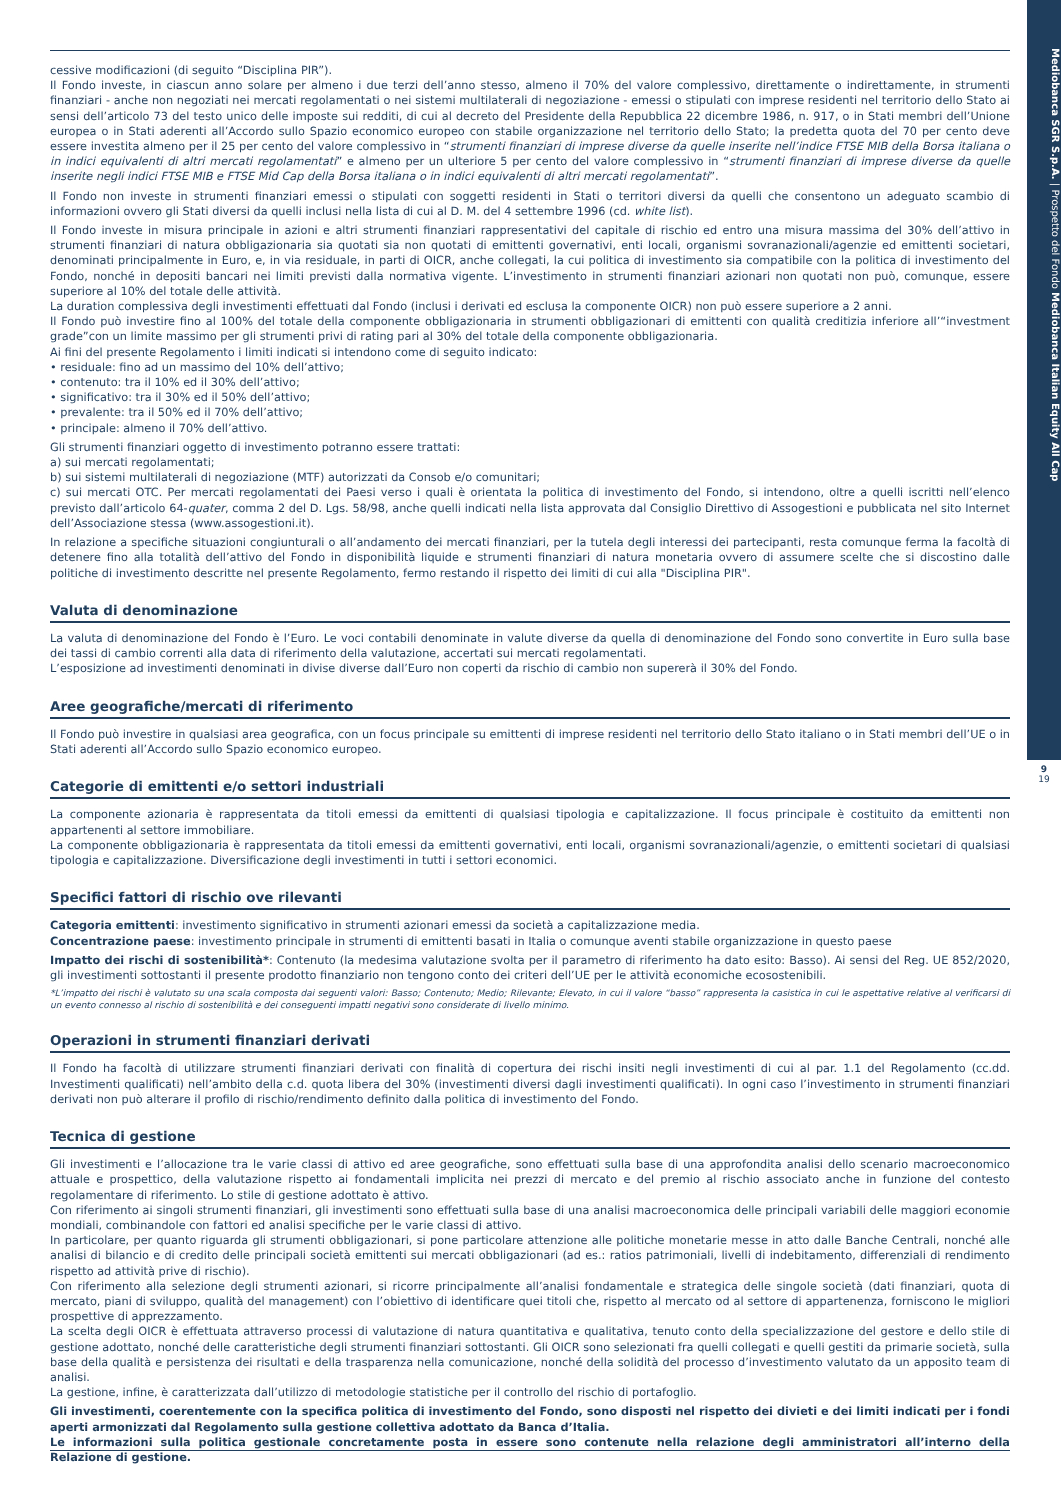cessive modificazioni (di seguito “Disciplina PIR”).
Il Fondo investe, in ciascun anno solare per almeno i due terzi dell’anno stesso, almeno il 70% del valore complessivo, direttamente o indirettamente, in strumenti finanziari - anche non negoziati nei mercati regolamentati o nei sistemi multilaterali di negoziazione - emessi o stipulati con imprese residenti nel territorio dello Stato ai sensi dell’articolo 73 del testo unico delle imposte sui redditi, di cui al decreto del Presidente della Repubblica 22 dicembre 1986, n. 917, o in Stati membri dell’Unione europea o in Stati aderenti all’Accordo sullo Spazio economico europeo con stabile organizzazione nel territorio dello Stato; la predetta quota del 70 per cento deve essere investita almeno per il 25 per cento del valore complessivo in “strumenti finanziari di imprese diverse da quelle inserite nell’indice FTSE MIB della Borsa italiana o in indici equivalenti di altri mercati regolamentati” e almeno per un ulteriore 5 per cento del valore complessivo in “strumenti finanziari di imprese diverse da quelle inserite negli indici FTSE MIB e FTSE Mid Cap della Borsa italiana o in indici equivalenti di altri mercati regolamentati”.
Il Fondo non investe in strumenti finanziari emessi o stipulati con soggetti residenti in Stati o territori diversi da quelli che consentono un adeguato scambio di informazioni ovvero gli Stati diversi da quelli inclusi nella lista di cui al D. M. del 4 settembre 1996 (cd. white list).
Il Fondo investe in misura principale in azioni e altri strumenti finanziari rappresentativi del capitale di rischio ed entro una misura massima del 30% dell’attivo in strumenti finanziari di natura obbligazionaria sia quotati sia non quotati di emittenti governativi, enti locali, organismi sovranazionali/agenzie ed emittenti societari, denominati principalmente in Euro, e, in via residuale, in parti di OICR, anche collegati, la cui politica di investimento sia compatibile con la politica di investimento del Fondo, nonché in depositi bancari nei limiti previsti dalla normativa vigente. L’investimento in strumenti finanziari azionari non quotati non può, comunque, essere superiore al 10% del totale delle attività.
La duration complessiva degli investimenti effettuati dal Fondo (inclusi i derivati ed esclusa la componente OICR) non può essere superiore a 2 anni.
Il Fondo può investire fino al 100% del totale della componente obbligazionaria in strumenti obbligazionari di emittenti con qualità creditizia inferiore all’“investment grade”con un limite massimo per gli strumenti privi di rating pari al 30% del totale della componente obbligazionaria.
Ai fini del presente Regolamento i limiti indicati si intendono come di seguito indicato:
• residuale: fino ad un massimo del 10% dell’attivo;
• contenuto: tra il 10% ed il 30% dell’attivo;
• significativo: tra il 30% ed il 50% dell’attivo;
• prevalente: tra il 50% ed il 70% dell’attivo;
• principale: almeno il 70% dell’attivo.
Gli strumenti finanziari oggetto di investimento potranno essere trattati:
a) sui mercati regolamentati;
b) sui sistemi multilaterali di negoziazione (MTF) autorizzati da Consob e/o comunitari;
c) sui mercati OTC. Per mercati regolamentati dei Paesi verso i quali è orientata la politica di investimento del Fondo, si intendono, oltre a quelli iscritti nell’elenco previsto dall’articolo 64-quater, comma 2 del D. Lgs. 58/98, anche quelli indicati nella lista approvata dal Consiglio Direttivo di Assogestioni e pubblicata nel sito Internet dell’Associazione stessa (www.assogestioni.it).
In relazione a specifiche situazioni congiunturali o all’andamento dei mercati finanziari, per la tutela degli interessi dei partecipanti, resta comunque ferma la facoltà di detenere fino alla totalità dell’attivo del Fondo in disponibilità liquide e strumenti finanziari di natura monetaria ovvero di assumere scelte che si discostino dalle politiche di investimento descritte nel presente Regolamento, fermo restando il rispetto dei limiti di cui alla "Disciplina PIR".
Valuta di denominazione
La valuta di denominazione del Fondo è l’Euro. Le voci contabili denominate in valute diverse da quella di denominazione del Fondo sono convertite in Euro sulla base dei tassi di cambio correnti alla data di riferimento della valutazione, accertati sui mercati regolamentati.
L’esposizione ad investimenti denominati in divise diverse dall’Euro non coperti da rischio di cambio non supererà il 30% del Fondo.
Aree geografiche/mercati di riferimento
Il Fondo può investire in qualsiasi area geografica, con un focus principale su emittenti di imprese residenti nel territorio dello Stato italiano o in Stati membri dell’UE o in Stati aderenti all’Accordo sullo Spazio economico europeo.
Categorie di emittenti e/o settori industriali
La componente azionaria è rappresentata da titoli emessi da emittenti di qualsiasi tipologia e capitalizzazione. Il focus principale è costituito da emittenti non appartenenti al settore immobiliare.
La componente obbligazionaria è rappresentata da titoli emessi da emittenti governativi, enti locali, organismi sovranazionali/agenzie, o emittenti societari di qualsiasi tipologia e capitalizzazione. Diversificazione degli investimenti in tutti i settori economici.
Specifici fattori di rischio ove rilevanti
Categoria emittenti: investimento significativo in strumenti azionari emessi da società a capitalizzazione media.
Concentrazione paese: investimento principale in strumenti di emittenti basati in Italia o comunque aventi stabile organizzazione in questo paese
Impatto dei rischi di sostenibilità*: Contenuto (la medesima valutazione svolta per il parametro di riferimento ha dato esito: Basso). Ai sensi del Reg. UE 852/2020, gli investimenti sottostanti il presente prodotto finanziario non tengono conto dei criteri dell’UE per le attività economiche ecosostenibili.
*L’impatto dei rischi è valutato su una scala composta dai seguenti valori: Basso; Contenuto; Medio; Rilevante; Elevato, in cui il valore “basso” rappresenta la casistica in cui le aspettative relative al verificarsi di un evento connesso al rischio di sostenibilità e dei conseguenti impatti negativi sono considerate di livello minimo.
Operazioni in strumenti finanziari derivati
Il Fondo ha facoltà di utilizzare strumenti finanziari derivati con finalità di copertura dei rischi insiti negli investimenti di cui al par. 1.1 del Regolamento (cc.dd. Investimenti qualificati) nell’ambito della c.d. quota libera del 30% (investimenti diversi dagli investimenti qualificati). In ogni caso l’investimento in strumenti finanziari derivati non può alterare il profilo di rischio/rendimento definito dalla politica di investimento del Fondo.
Tecnica di gestione
Gli investimenti e l’allocazione tra le varie classi di attivo ed aree geografiche, sono effettuati sulla base di una approfondita analisi dello scenario macroeconomico attuale e prospettico, della valutazione rispetto ai fondamentali implicita nei prezzi di mercato e del premio al rischio associato anche in funzione del contesto regolamentare di riferimento. Lo stile di gestione adottato è attivo.
Con riferimento ai singoli strumenti finanziari, gli investimenti sono effettuati sulla base di una analisi macroeconomica delle principali variabili delle maggiori economie mondiali, combinandole con fattori ed analisi specifiche per le varie classi di attivo.
In particolare, per quanto riguarda gli strumenti obbligazionari, si pone particolare attenzione alle politiche monetarie messe in atto dalle Banche Centrali, nonché alle analisi di bilancio e di credito delle principali società emittenti sui mercati obbligazionari (ad es.: ratios patrimoniali, livelli di indebitamento, differenziali di rendimento rispetto ad attività prive di rischio).
Con riferimento alla selezione degli strumenti azionari, si ricorre principalmente all’analisi fondamentale e strategica delle singole società (dati finanziari, quota di mercato, piani di sviluppo, qualità del management) con l’obiettivo di identificare quei titoli che, rispetto al mercato od al settore di appartenenza, forniscono le migliori prospettive di apprezzamento.
La scelta degli OICR è effettuata attraverso processi di valutazione di natura quantitativa e qualitativa, tenuto conto della specializzazione del gestore e dello stile di gestione adottato, nonché delle caratteristiche degli strumenti finanziari sottostanti. Gli OICR sono selezionati fra quelli collegati e quelli gestiti da primarie società, sulla base della qualità e persistenza dei risultati e della trasparenza nella comunicazione, nonché della solidità del processo d’investimento valutato da un apposito team di analisi.
La gestione, infine, è caratterizzata dall’utilizzo di metodologie statistiche per il controllo del rischio di portafoglio.
Gli investimenti, coerentemente con la specifica politica di investimento del Fondo, sono disposti nel rispetto dei divieti e dei limiti indicati per i fondi aperti armonizzati dal Regolamento sulla gestione collettiva adottato da Banca d’Italia.
Le informazioni sulla politica gestionale concretamente posta in essere sono contenute nella relazione degli amministratori all’interno della Relazione di gestione.
Mediobanca SGR S.p.A. | Prospetto del Fondo Mediobanca Italian Equity All Cap
9
19